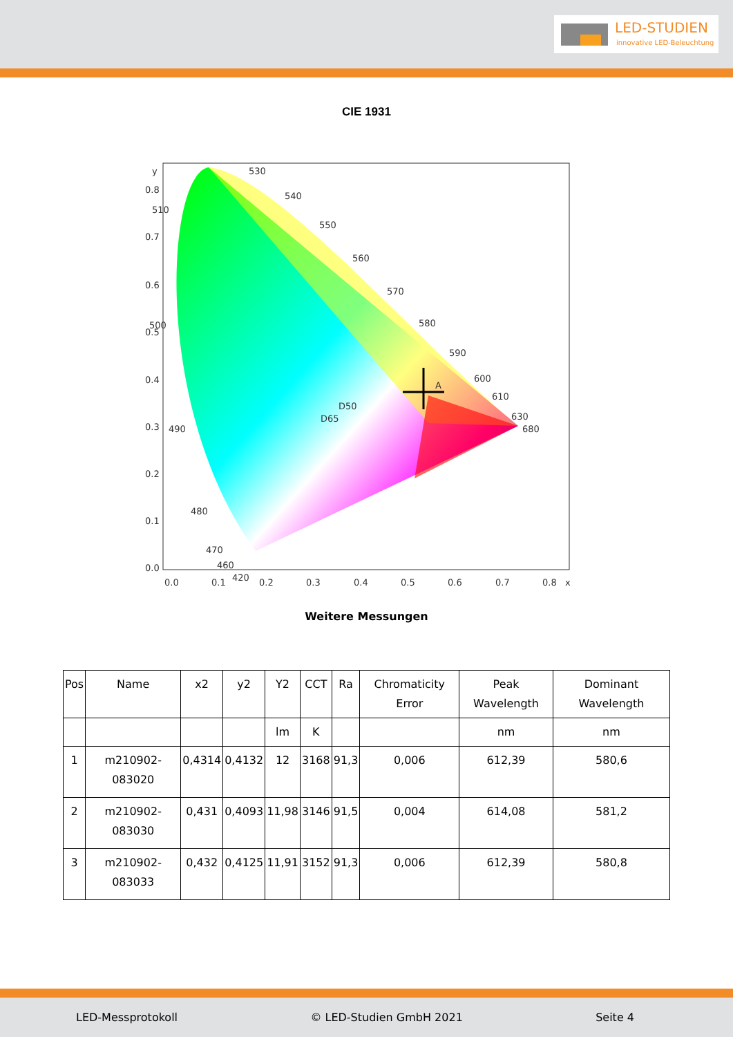LED-STUDIEN
innovative LED-Beleuchtung
CIE 1931
y
x
0.8
0.7
0.6
0.5
0.4
0.3
0.2
0.1
0.0
0.0
0.1
0.2
0.3
0.4
0.5
0.6
0.7
0.8
530
540
550
560
570
580
590
600
610
630
680
510
500
490
480
470
460
420
D50
D65
A
Weitere Messungen
| Pos | Name | x2 | y2 | Y2 | CCT | Ra | Chromaticity Error | Peak Wavelength | Dominant Wavelength |
| --- | --- | --- | --- | --- | --- | --- | --- | --- | --- |
| | | | | lm | K | | | nm | nm |
| 1 | m210902-083020 | 0,4314 | 0,4132 | 12 | 3168 | 91,3 | 0,006 | 612,39 | 580,6 |
| 2 | m210902-083030 | 0,431 | 0,4093 | 11,98 | 3146 | 91,5 | 0,004 | 614,08 | 581,2 |
| 3 | m210902-083033 | 0,432 | 0,4125 | 11,91 | 3152 | 91,3 | 0,006 | 612,39 | 580,8 |
LED-Messprotokoll © LED-Studien GmbH 2021 Seite 4